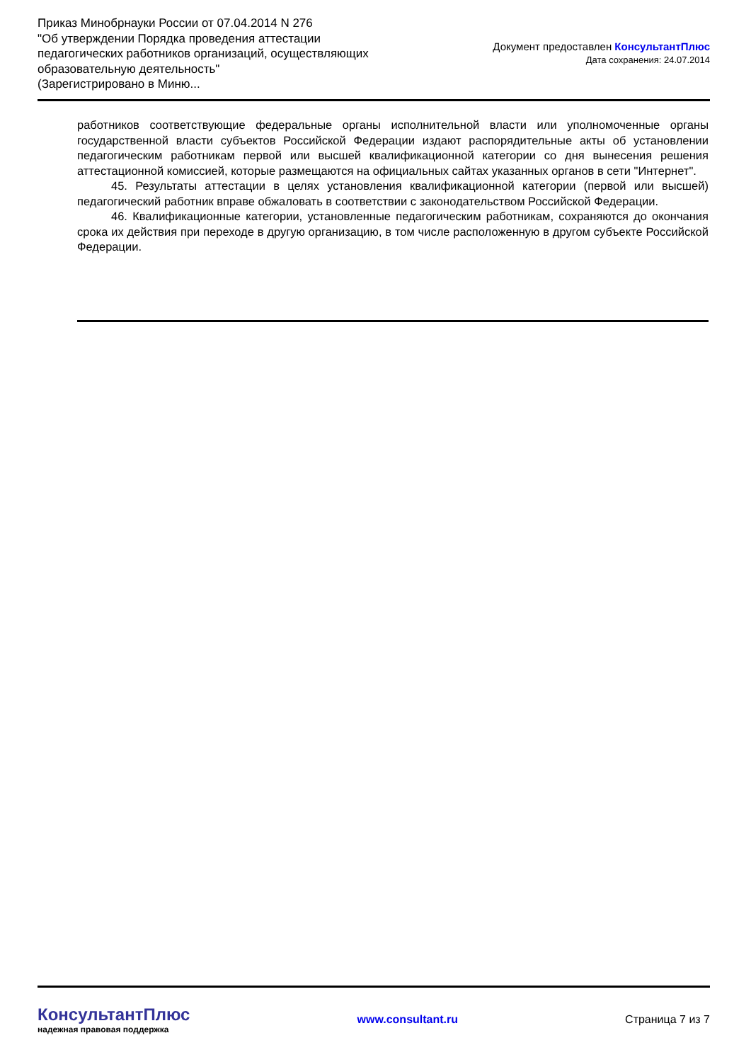Приказ Минобрнауки России от 07.04.2014 N 276
"Об утверждении Порядка проведения аттестации педагогических работников организаций, осуществляющих образовательную деятельность"
(Зарегистрировано в Миню...
Документ предоставлен КонсультантПлюс
Дата сохранения: 24.07.2014
работников соответствующие федеральные органы исполнительной власти или уполномоченные органы государственной власти субъектов Российской Федерации издают распорядительные акты об установлении педагогическим работникам первой или высшей квалификационной категории со дня вынесения решения аттестационной комиссией, которые размещаются на официальных сайтах указанных органов в сети "Интернет".
45. Результаты аттестации в целях установления квалификационной категории (первой или высшей) педагогический работник вправе обжаловать в соответствии с законодательством Российской Федерации.
46. Квалификационные категории, установленные педагогическим работникам, сохраняются до окончания срока их действия при переходе в другую организацию, в том числе расположенную в другом субъекте Российской Федерации.
КонсультантПлюс
надежная правовая поддержка
www.consultant.ru Страница 7 из 7